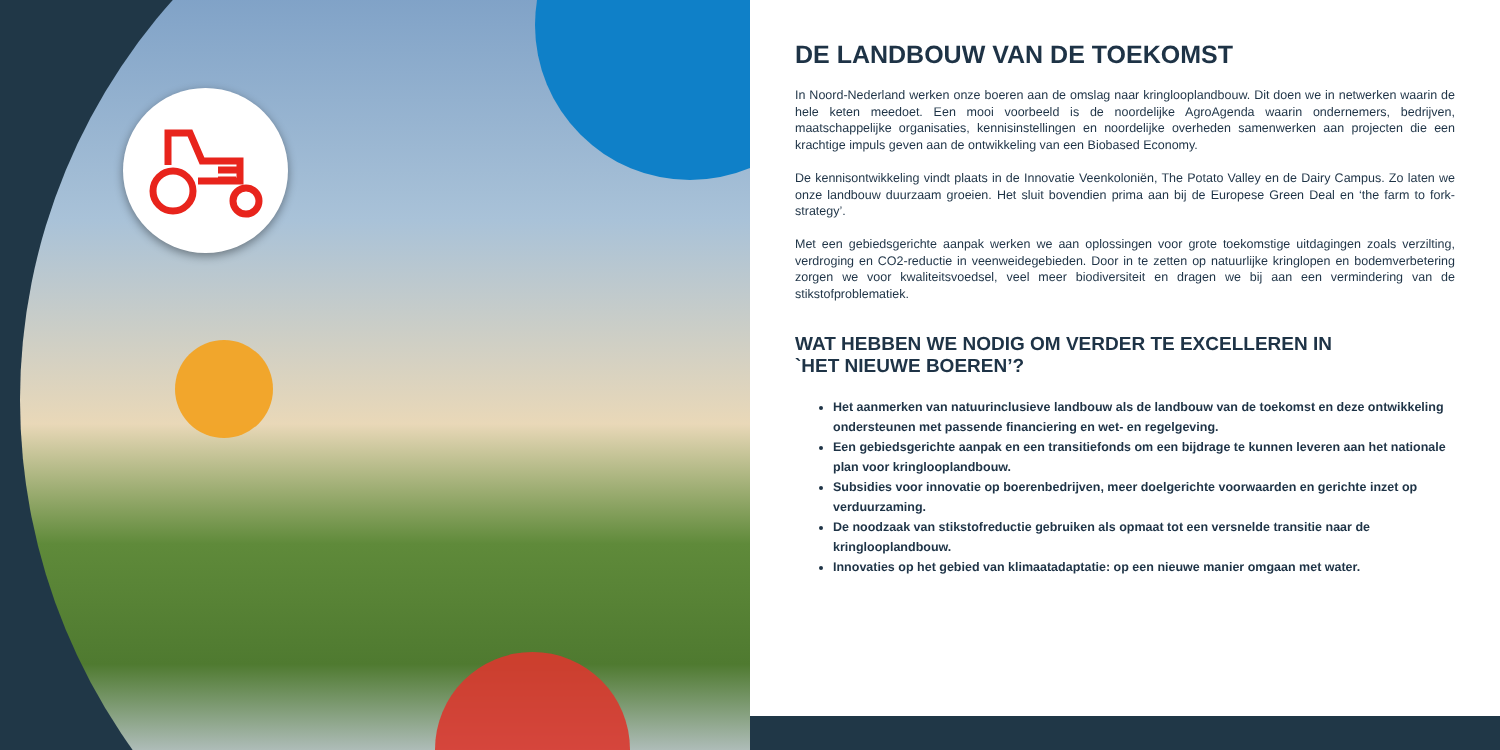DE LANDBOUW VAN DE TOEKOMST
In Noord-Nederland werken onze boeren aan de omslag naar kringlooplandbouw. Dit doen we in netwerken waarin de hele keten meedoet. Een mooi voorbeeld is de noordelijke AgroAgenda waarin ondernemers, bedrijven, maatschappelijke organisaties, kennisinstellingen en noordelijke overheden samenwerken aan projecten die een krachtige impuls geven aan de ontwikkeling van een Biobased Economy.
De kennisontwikkeling vindt plaats in de Innovatie Veenkoloniën, The Potato Valley en de Dairy Campus. Zo laten we onze landbouw duurzaam groeien. Het sluit bovendien prima aan bij de Europese Green Deal en ‘the farm to fork-strategy’.
Met een gebiedsgerichte aanpak werken we aan oplossingen voor grote toekomstige uitdagingen zoals verzilting, verdroging en CO2-reductie in veenweidegebieden. Door in te zetten op natuurlijke kringlopen en bodemverbetering zorgen we voor kwaliteitsvoedsel, veel meer biodiversiteit en dragen we bij aan een vermindering van de stikstofproblematiek.
WAT HEBBEN WE NODIG OM VERDER TE EXCELLEREN IN
`HET NIEUWE BOEREN’?
Het aanmerken van natuurinclusieve landbouw als de landbouw van de toekomst en deze ontwikkeling ondersteunen met passende financiering en wet- en regelgeving.
Een gebiedsgerichte aanpak en een transitiefonds om een bijdrage te kunnen leveren aan het nationale plan voor kringlooplandbouw.
Subsidies voor innovatie op boerenbedrijven, meer doelgerichte voorwaarden en gerichte inzet op verduurzaming.
De noodzaak van stikstofreductie gebruiken als opmaat tot een versnelde transitie naar de kringlooplandbouw.
Innovaties op het gebied van klimaatadaptatie: op een nieuwe manier omgaan met water.